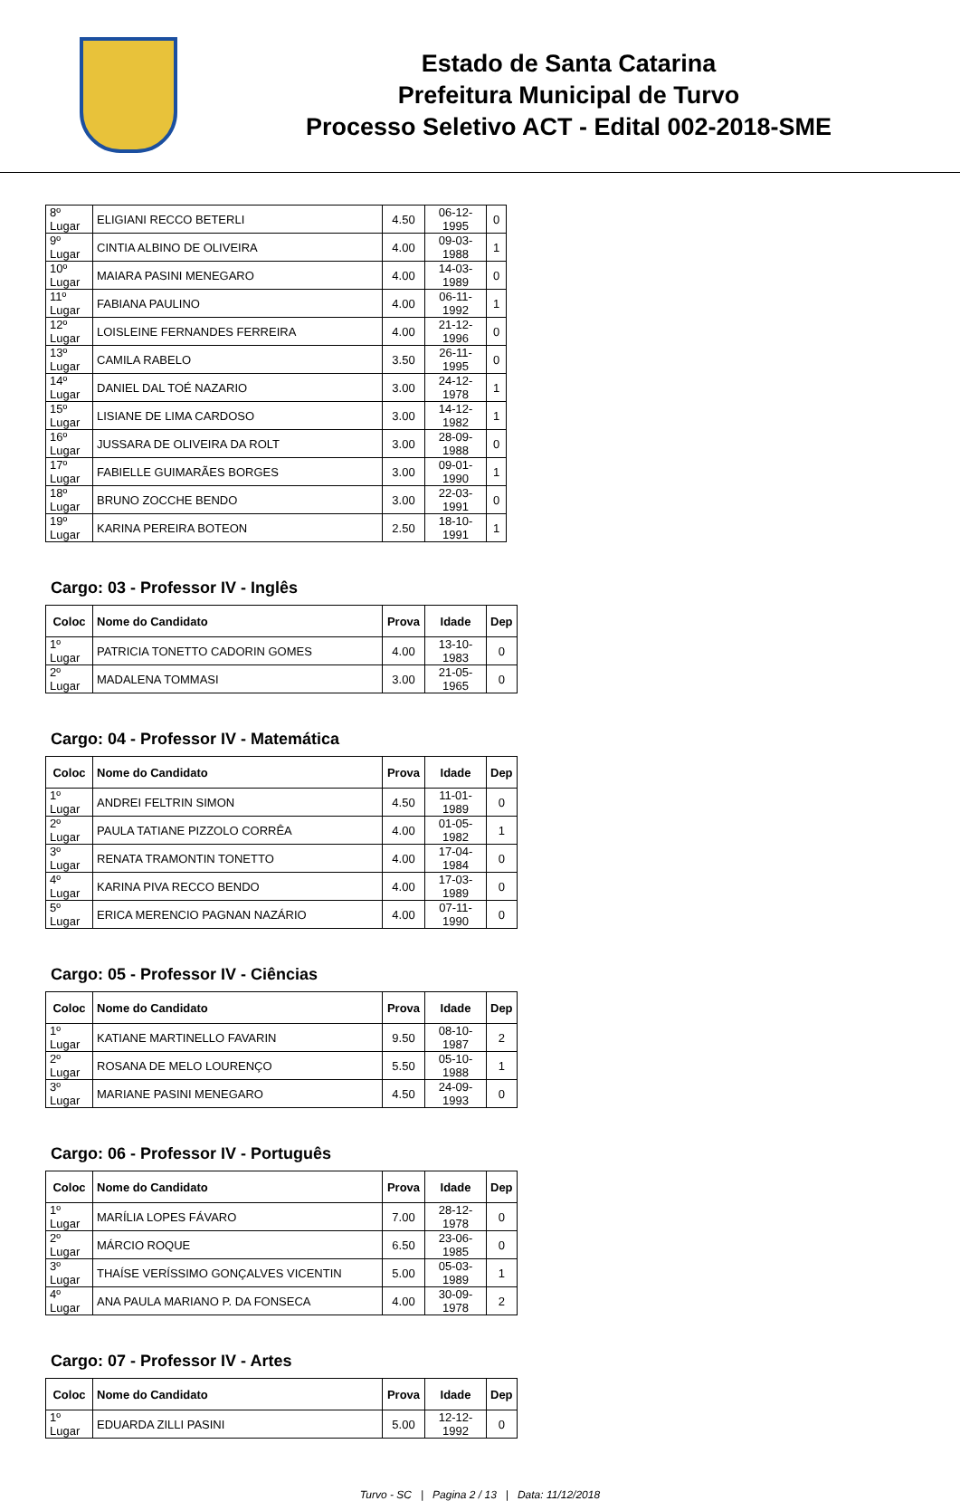Estado de Santa Catarina
Prefeitura Municipal de Turvo
Processo Seletivo ACT - Edital 002-2018-SME
| 8º Lugar | ELIGIANI RECCO BETERLI | 4.50 | 06-12-1995 | 0 |
| 9º Lugar | CINTIA ALBINO DE OLIVEIRA | 4.00 | 09-03-1988 | 1 |
| 10º Lugar | MAIARA PASINI MENEGARO | 4.00 | 14-03-1989 | 0 |
| 11º Lugar | FABIANA PAULINO | 4.00 | 06-11-1992 | 1 |
| 12º Lugar | LOISLEINE FERNANDES FERREIRA | 4.00 | 21-12-1996 | 0 |
| 13º Lugar | CAMILA RABELO | 3.50 | 26-11-1995 | 0 |
| 14º Lugar | DANIEL DAL TOÉ NAZARIO | 3.00 | 24-12-1978 | 1 |
| 15º Lugar | LISIANE DE LIMA CARDOSO | 3.00 | 14-12-1982 | 1 |
| 16º Lugar | JUSSARA DE OLIVEIRA DA ROLT | 3.00 | 28-09-1988 | 0 |
| 17º Lugar | FABIELLE GUIMARÃES BORGES | 3.00 | 09-01-1990 | 1 |
| 18º Lugar | BRUNO ZOCCHE BENDO | 3.00 | 22-03-1991 | 0 |
| 19º Lugar | KARINA PEREIRA BOTEON | 2.50 | 18-10-1991 | 1 |
Cargo: 03 - Professor IV - Inglês
| Coloc | Nome do Candidato | Prova | Idade | Dep |
| --- | --- | --- | --- | --- |
| 1º Lugar | PATRICIA TONETTO CADORIN GOMES | 4.00 | 13-10-1983 | 0 |
| 2º Lugar | MADALENA TOMMASI | 3.00 | 21-05-1965 | 0 |
Cargo: 04 - Professor IV - Matemática
| Coloc | Nome do Candidato | Prova | Idade | Dep |
| --- | --- | --- | --- | --- |
| 1º Lugar | ANDREI FELTRIN SIMON | 4.50 | 11-01-1989 | 0 |
| 2º Lugar | PAULA TATIANE PIZZOLO CORRÊA | 4.00 | 01-05-1982 | 1 |
| 3º Lugar | RENATA TRAMONTIN TONETTO | 4.00 | 17-04-1984 | 0 |
| 4º Lugar | KARINA PIVA RECCO BENDO | 4.00 | 17-03-1989 | 0 |
| 5º Lugar | ERICA MERENCIO PAGNAN NAZÁRIO | 4.00 | 07-11-1990 | 0 |
Cargo: 05 - Professor IV - Ciências
| Coloc | Nome do Candidato | Prova | Idade | Dep |
| --- | --- | --- | --- | --- |
| 1º Lugar | KATIANE MARTINELLO FAVARIN | 9.50 | 08-10-1987 | 2 |
| 2º Lugar | ROSANA DE MELO LOURENÇO | 5.50 | 05-10-1988 | 1 |
| 3º Lugar | MARIANE PASINI MENEGARO | 4.50 | 24-09-1993 | 0 |
Cargo: 06 - Professor IV - Português
| Coloc | Nome do Candidato | Prova | Idade | Dep |
| --- | --- | --- | --- | --- |
| 1º Lugar | MARÍLIA LOPES FÁVARO | 7.00 | 28-12-1978 | 0 |
| 2º Lugar | MÁRCIO ROQUE | 6.50 | 23-06-1985 | 0 |
| 3º Lugar | THAÍSE VERÍSSIMO GONÇALVES VICENTIN | 5.00 | 05-03-1989 | 1 |
| 4º Lugar | ANA PAULA MARIANO P. DA FONSECA | 4.00 | 30-09-1978 | 2 |
Cargo: 07 - Professor IV - Artes
| Coloc | Nome do Candidato | Prova | Idade | Dep |
| --- | --- | --- | --- | --- |
| 1º Lugar | EDUARDA ZILLI PASINI | 5.00 | 12-12-1992 | 0 |
Turvo - SC | Pagina 2 / 13 | Data: 11/12/2018